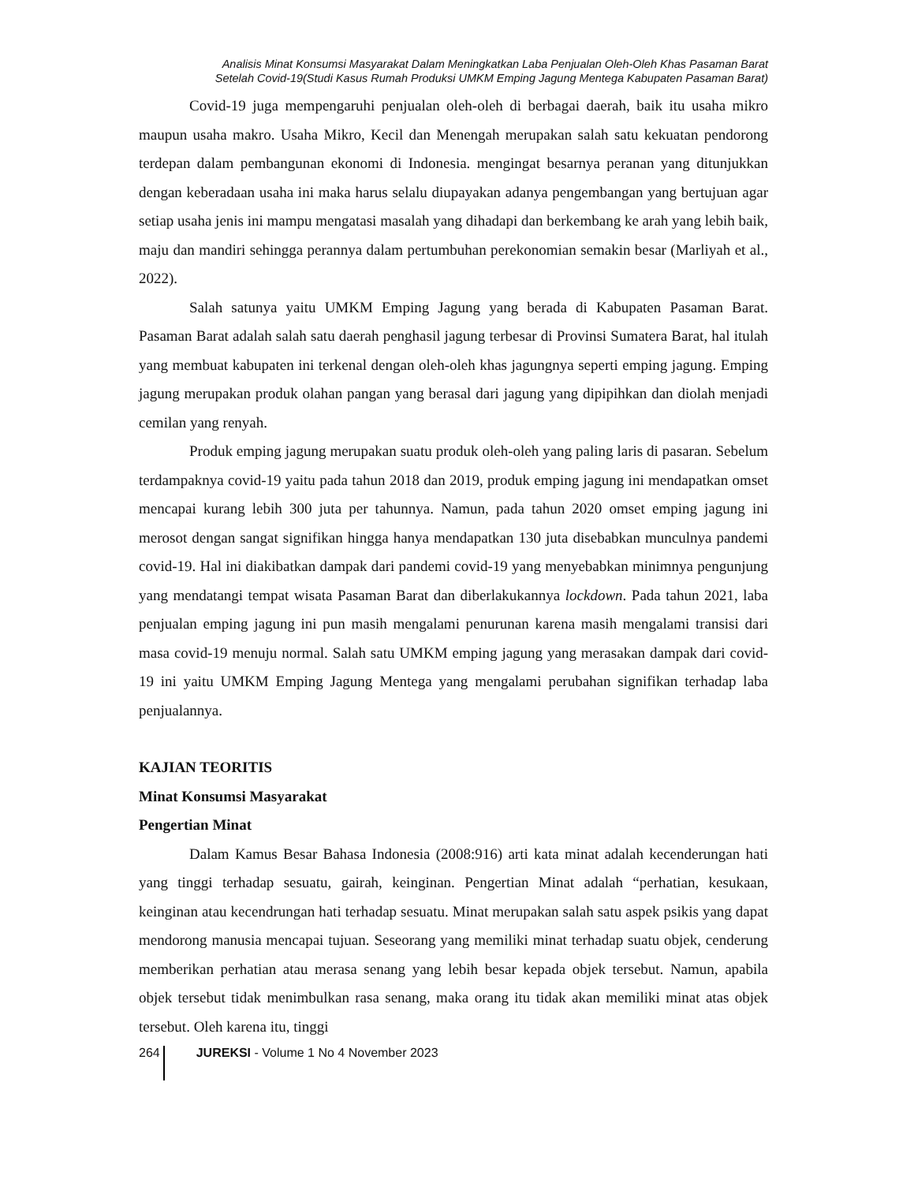Analisis Minat Konsumsi Masyarakat Dalam Meningkatkan Laba Penjualan Oleh-Oleh Khas Pasaman Barat
Setelah Covid-19(Studi Kasus Rumah Produksi UMKM Emping Jagung Mentega Kabupaten Pasaman Barat)
Covid-19 juga mempengaruhi penjualan oleh-oleh di berbagai daerah, baik itu usaha mikro maupun usaha makro. Usaha Mikro, Kecil dan Menengah merupakan salah satu kekuatan pendorong terdepan dalam pembangunan ekonomi di Indonesia. mengingat besarnya peranan yang ditunjukkan dengan keberadaan usaha ini maka harus selalu diupayakan adanya pengembangan yang bertujuan agar setiap usaha jenis ini mampu mengatasi masalah yang dihadapi dan berkembang ke arah yang lebih baik, maju dan mandiri sehingga perannya dalam pertumbuhan perekonomian semakin besar (Marliyah et al., 2022).
Salah satunya yaitu UMKM Emping Jagung yang berada di Kabupaten Pasaman Barat. Pasaman Barat adalah salah satu daerah penghasil jagung terbesar di Provinsi Sumatera Barat, hal itulah yang membuat kabupaten ini terkenal dengan oleh-oleh khas jagungnya seperti emping jagung. Emping jagung merupakan produk olahan pangan yang berasal dari jagung yang dipipihkan dan diolah menjadi cemilan yang renyah.
Produk emping jagung merupakan suatu produk oleh-oleh yang paling laris di pasaran. Sebelum terdampaknya covid-19 yaitu pada tahun 2018 dan 2019, produk emping jagung ini mendapatkan omset mencapai kurang lebih 300 juta per tahunnya. Namun, pada tahun 2020 omset emping jagung ini merosot dengan sangat signifikan hingga hanya mendapatkan 130 juta disebabkan munculnya pandemi covid-19. Hal ini diakibatkan dampak dari pandemi covid-19 yang menyebabkan minimnya pengunjung yang mendatangi tempat wisata Pasaman Barat dan diberlakukannya lockdown. Pada tahun 2021, laba penjualan emping jagung ini pun masih mengalami penurunan karena masih mengalami transisi dari masa covid-19 menuju normal. Salah satu UMKM emping jagung yang merasakan dampak dari covid-19 ini yaitu UMKM Emping Jagung Mentega yang mengalami perubahan signifikan terhadap laba penjualannya.
KAJIAN TEORITIS
Minat Konsumsi Masyarakat
Pengertian Minat
Dalam Kamus Besar Bahasa Indonesia (2008:916) arti kata minat adalah kecenderungan hati yang tinggi terhadap sesuatu, gairah, keinginan. Pengertian Minat adalah “perhatian, kesukaan, keinginan atau kecendrungan hati terhadap sesuatu. Minat merupakan salah satu aspek psikis yang dapat mendorong manusia mencapai tujuan. Seseorang yang memiliki minat terhadap suatu objek, cenderung memberikan perhatian atau merasa senang yang lebih besar kepada objek tersebut. Namun, apabila objek tersebut tidak menimbulkan rasa senang, maka orang itu tidak akan memiliki minat atas objek tersebut. Oleh karena itu, tinggi
264 JUREKSI - Volume 1 No 4 November 2023